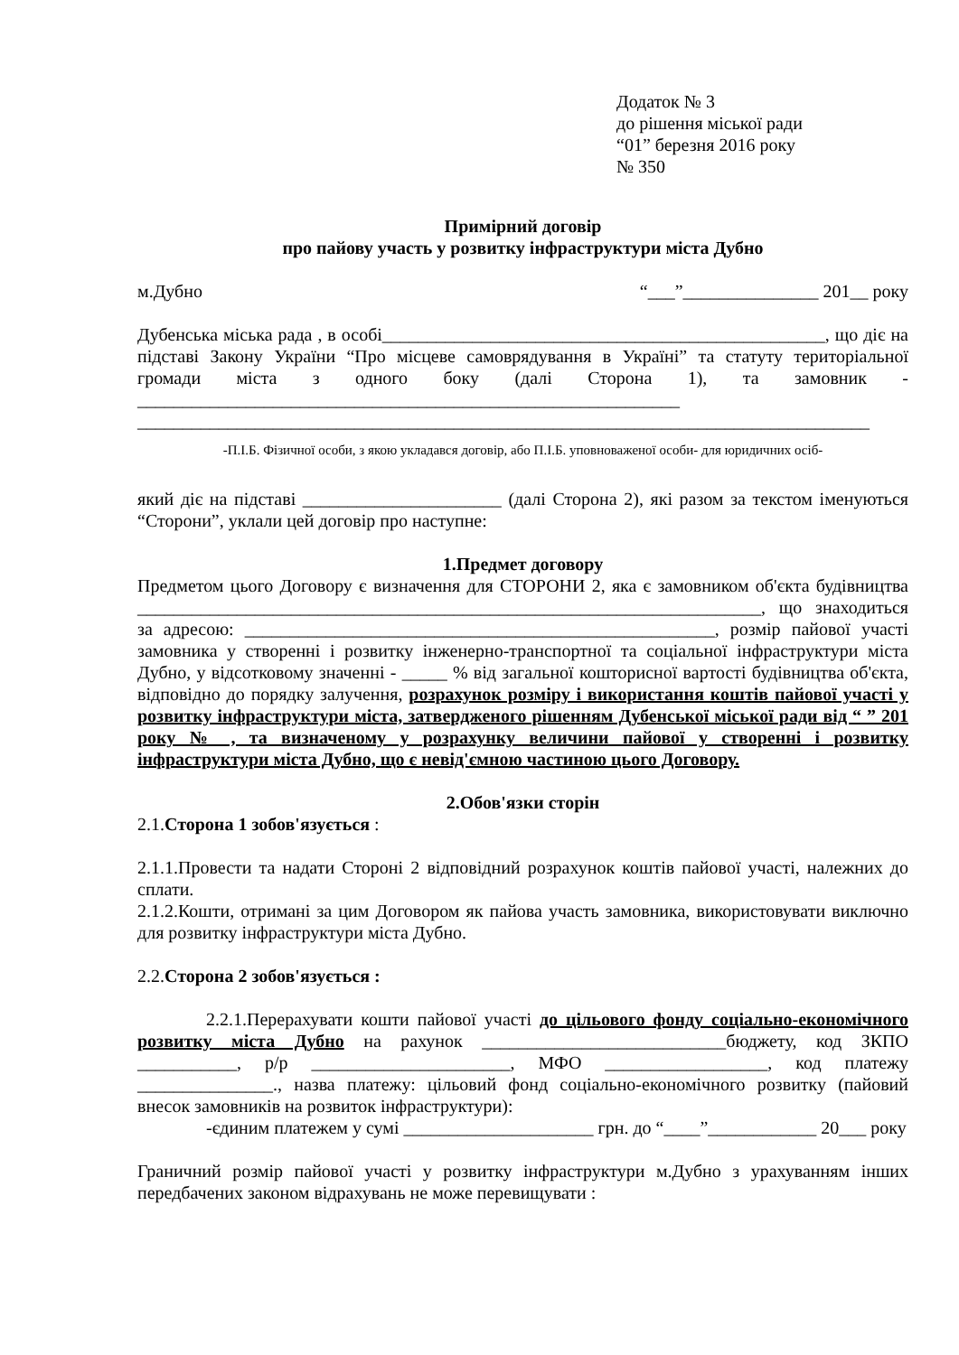Додаток № 3
до рішення міської ради
“01” березня 2016 року
№ 350
Примірний договір
про пайову участь у розвитку інфраструктури міста Дубно
м.Дубно “___”_______________ 201__ року
Дубенська міська рада , в особі_________________________________________________, що діє на підставі Закону України “Про місцеве самоврядування в Україні” та статуту територіальної громади міста з одного боку (далі Сторона 1), та замовник - ____________________________________________________________
_________________________________________________________________________________
-П.І.Б. Фізичної особи, з якою укладався договір, або П.І.Б. уповноваженої особи- для юридичних осіб-
який діє на підставі ______________________ (далі Сторона 2), які разом за текстом іменуються “Сторони”, уклали цей договір про наступне:
1.Предмет договору
Предметом цього Договору є визначення для СТОРОНИ 2, яка є замовником об'єкта будівництва _____________________________________________________________________, що знаходиться за адресою: ____________________________________________________, розмір пайової участі замовника у створенні і розвитку інженерно-транспортної та соціальної інфраструктури міста Дубно, у відсотковому значенні - _____ % від загальної кошторисної вартості будівництва об'єкта, відповідно до порядку залучення, розрахунок розміру і використання коштів пайової участі у розвитку інфраструктури міста, затвердженого рішенням Дубенської міської ради від “ ” 201 року № , та визначеному у розрахунку величини пайової у створенні і розвитку інфраструктури міста Дубно, що є невід'ємною частиною цього Договору.
2.Обов'язки сторін
2.1.Сторона 1 зобов'язується :
2.1.1.Провести та надати Стороні 2 відповідний розрахунок коштів пайової участі, належних до сплати.
2.1.2.Кошти, отримані за цим Договором як пайова участь замовника, використовувати виключно для розвитку інфраструктури міста Дубно.
2.2.Сторона 2 зобов'язується :
2.2.1.Перерахувати кошти пайової участі до цільового фонду соціально-економічного розвитку міста Дубно на рахунок ___________________________бюджету, код ЗКПО ___________, р/р ______________________, МФО __________________, код платежу _______________., назва платежу: цільовий фонд соціально-економічного розвитку (пайовий внесок замовників на розвиток інфраструктури):
-єдиним платежем у сумі _____________________ грн. до “____”____________ 20___ року
Граничний розмір пайової участі у розвитку інфраструктури м.Дубно з урахуванням інших передбачених законом відрахувань не може перевищувати :